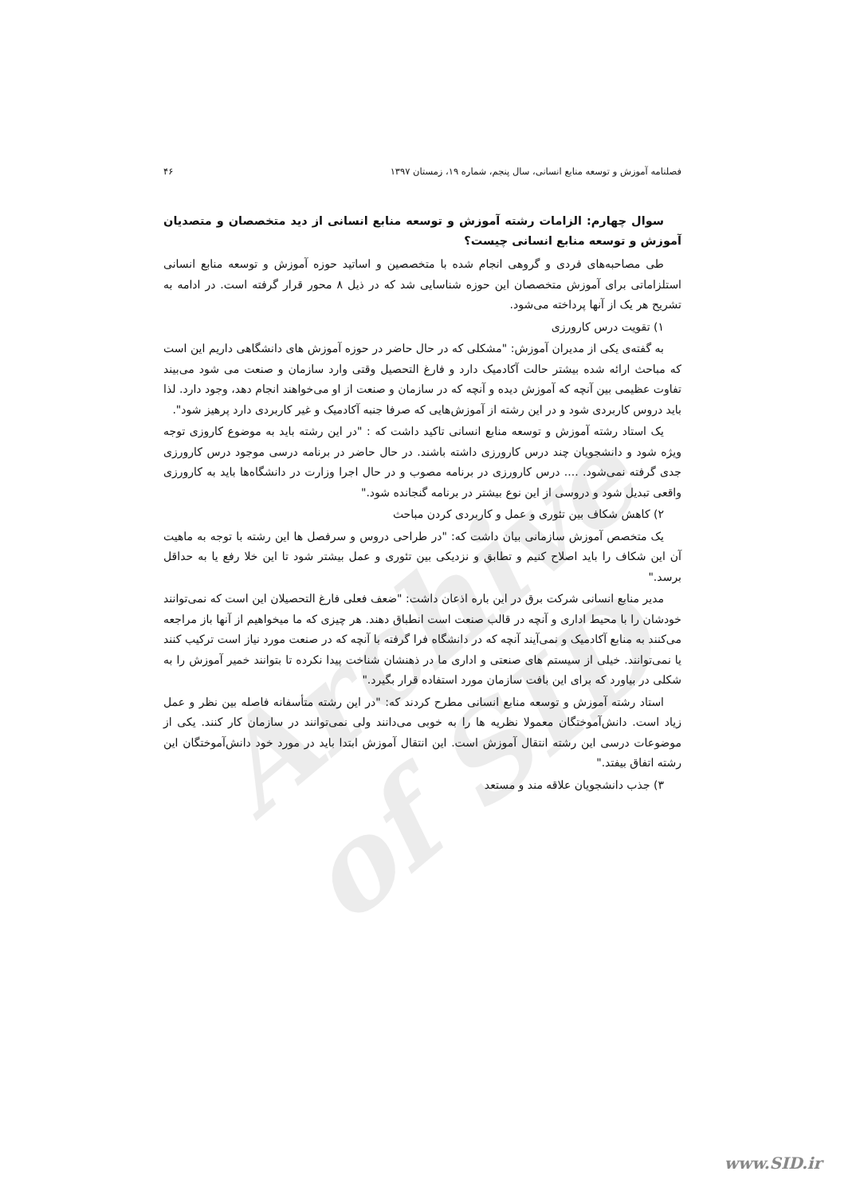Archive of SID
فصلنامه آموزش و توسعه منابع انسانی، سال پنجم، شماره ۱۹، زمستان ۱۳۹۷ ۴۶
سوال چهارم: الزامات رشته آموزش و توسعه منابع انسانی از دید متخصصان و متصدیان آموزش و توسعه منابع انسانی چیست؟
طی مصاحبه‌های فردی و گروهی انجام شده با متخصصین و اساتید حوزه آموزش و توسعه منابع انسانی استلزاماتی برای آموزش متخصصان این حوزه شناسایی شد که در ذیل ۸ محور قرار گرفته است. در ادامه به تشریح هر یک از آنها پرداخته می‌شود.
۱) تقویت درس کارورزی
به گفته‌ی یکی از مدیران آموزش: "مشکلی که در حال حاضر در حوزه آموزش های دانشگاهی داریم این است که مباحث ارائه شده بیشتر حالت آکادمیک دارد و فارغ التحصیل وقتی وارد سازمان و صنعت می شود می‌بیند تفاوت عظیمی بین آنچه که آموزش دیده و آنچه که در سازمان و صنعت از او می‌خواهند انجام دهد، وجود دارد. لذا باید دروس کاربردی شود و در این رشته از آموزش‌هایی که صرفا جنبه آکادمیک و غیر کاربردی دارد پرهیز شود".
یک استاد رشته آموزش و توسعه منابع انسانی تاکید داشت که : "در این رشته باید به موضوع کاروزی توجه ویژه شود و دانشجویان چند درس کارورزی داشته باشند. در حال حاضر در برنامه درسی موجود درس کارورزی جدی گرفته نمی‌شود. .... درس کارورزی در برنامه مصوب و در حال اجرا وزارت در دانشگاه‌ها باید به کارورزی واقعی تبدیل شود و دروسی از این نوع بیشتر در برنامه گنجانده شود."
۲) کاهش شکاف بین تئوری و عمل و کاربردی کردن مباحث
یک متخصص آموزش سازمانی بیان داشت که: "در طراحی دروس و سرفصل ها این رشته با توجه به ماهیت آن این شکاف را باید اصلاح کنیم و تطابق و نزدیکی بین تئوری و عمل بیشتر شود تا این خلا رفع یا به حداقل برسد."
مدیر منابع انسانی شرکت برق در این باره اذعان داشت: "ضعف فعلی فارغ التحصیلان این است که نمی‌توانند خودشان را با محیط اداری و آنچه در قالب صنعت است انطباق دهند. هر چیزی که ما میخواهیم از آنها باز مراجعه می‌کنند به منابع آکادمیک و نمی‌آیند آنچه که در دانشگاه فرا گرفته با آنچه که در صنعت مورد نیاز است ترکیب کنند یا نمی‌توانند. خیلی از سیستم های صنعتی و اداری ما در ذهنشان شناخت پیدا نکرده تا بتوانند خمیر آموزش را به شکلی در بیاورد که برای این بافت سازمان مورد استفاده قرار بگیرد."
استاد رشته آموزش و توسعه منابع انسانی مطرح کردند که: "در این رشته متأسفانه فاصله بین نظر و عمل زیاد است. دانش‌آموختگان معمولا نظریه ها را به خوبی می‌دانند ولی نمی‌توانند در سازمان کار کنند. یکی از موضوعات درسی این رشته انتقال آموزش است. این انتقال آموزش ابتدا باید در مورد خود دانش‌آموختگان این رشته اتفاق بیفتد."
۳) جذب دانشجویان علاقه مند و مستعد
www.SID.ir